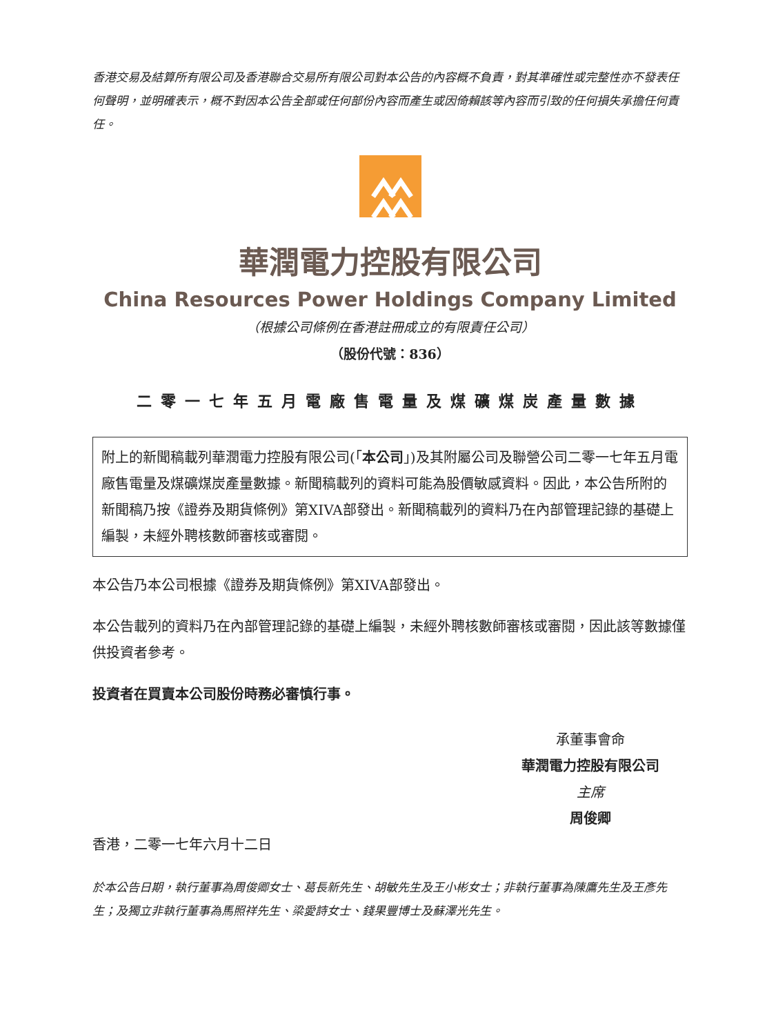香港交易及結算所有限公司及香港聯合交易所有限公司對本公告的內容概不負責，對其準確性或完整性亦不發表任何聲明，並明確表示，概不對因本公告全部或任何部份內容而產生或因倚賴該等內容而引致的任何損失承擔任何責任。
華潤電力控股有限公司
China Resources Power Holdings Company Limited
（根據公司條例在香港註冊成立的有限責任公司）
（股份代號：836）
二零一七年五月電廠售電量及煤礦煤炭產量數據
附上的新聞稿載列華潤電力控股有限公司(「本公司」)及其附屬公司及聯營公司二零一七年五月電廠售電量及煤礦煤炭產量數據。新聞稿載列的資料可能為股價敏感資料。因此，本公告所附的新聞稿乃按《證券及期貨條例》第XIVA部發出。新聞稿載列的資料乃在內部管理記錄的基礎上編製，未經外聘核數師審核或審閱。
本公告乃本公司根據《證券及期貨條例》第XIVA部發出。
本公告載列的資料乃在內部管理記錄的基礎上編製，未經外聘核數師審核或審閱，因此該等數據僅供投資者參考。
投資者在買賣本公司股份時務必審慎行事。
承董事會命
華潤電力控股有限公司
主席
周俊卿
香港，二零一七年六月十二日
於本公告日期，執行董事為周俊卿女士、葛長新先生、胡敏先生及王小彬女士；非執行董事為陳鷹先生及王彥先生；及獨立非執行董事為馬照祥先生、梁愛詩女士、錢果豐博士及蘇澤光先生。